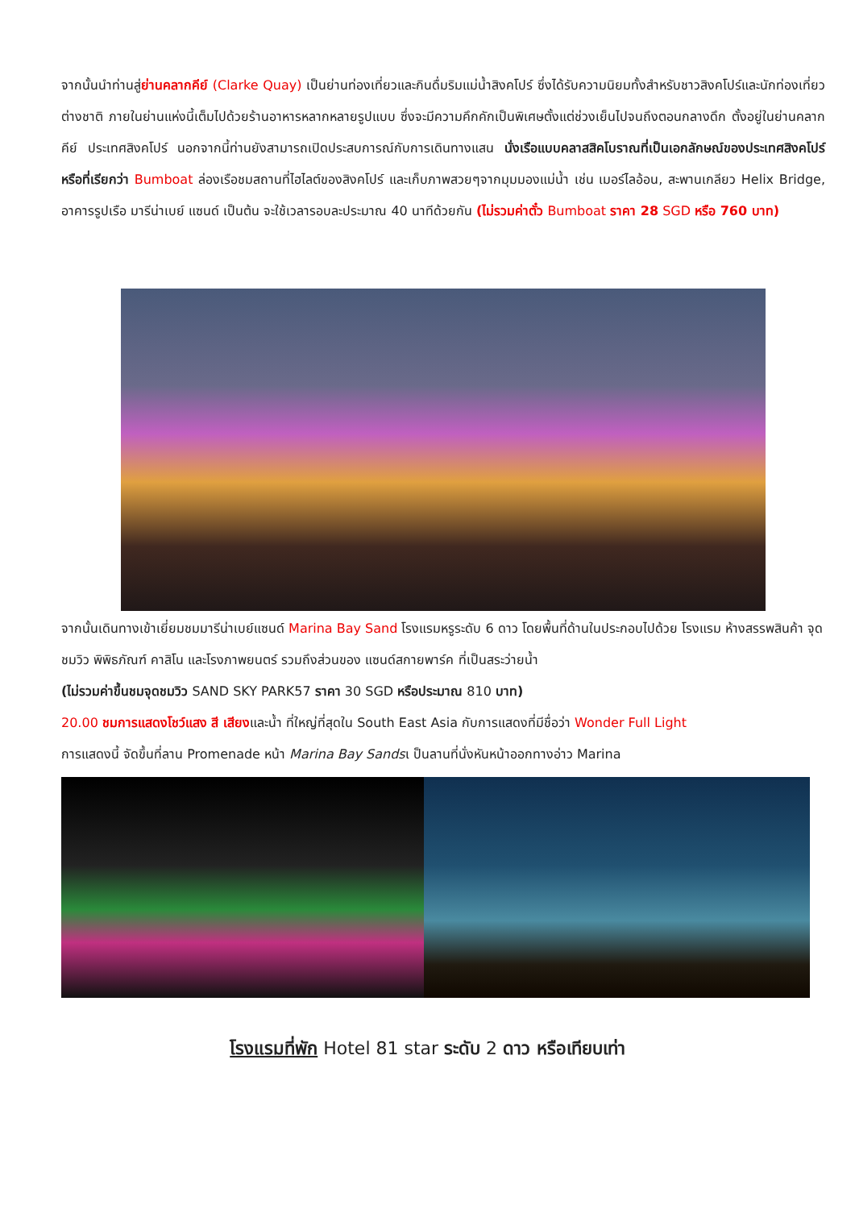จากนั้นนำท่านสู่ย่านคลากคีย์ (Clarke Quay) เป็นย่านท่องเที่ยวและกินดื่มริมแม่น้ำสิงคโปร์ ซึ่งได้รับความนิยมทั้งสำหรับชาวสิงคโปร์และนักท่องเที่ยวต่างชาติ ภายในย่านแห่งนี้เต็มไปด้วยร้านอาหารหลากหลายรูปแบบ ซึ่งจะมีความคึกคักเป็นพิเศษตั้งแต่ช่วงเย็นไปจนถึงตอนกลางดึก ตั้งอยู่ในย่านคลากคีย์ ประเทศสิงคโปร์ นอกจากนี้ท่านยังสามารถเปิดประสบการณ์กับการเดินทางแสน นั่งเรือแบบคลาสสิคโบราณที่เป็นเอกลักษณ์ของประเทศสิงคโปร์ หรือที่เรียกว่า Bumboat ล่องเรือชมสถานที่ไฮไลต์ของสิงคโปร์ และเก็บภาพสวยๆจากมุมมองแม่น้ำ เช่น เมอร์ไลอ้อน, สะพานเกลียว Helix Bridge, อาคารรูปเรือ มารีน่าเบย์ แซนด์ เป็นต้น จะใช้เวลารอบละประมาณ 40 นาทีด้วยกัน (ไม่รวมค่าตั๋ว Bumboat ราคา 28 SGD หรือ 760 บาท)
จากนั้นเดินทางเข้าเยี่ยมชมมารีน่าเบย์แซนด์ Marina Bay Sand โรงแรมหรูระดับ 6 ดาว โดยพื้นที่ด้านในประกอบไปด้วย โรงแรม ห้างสรรพสินค้า จุดชมวิว พิพิธภัณฑ์ คาสิโน และโรงภาพยนตร์ รวมถึงส่วนของ แซนด์สกายพาร์ค ที่เป็นสระว่ายน้ำ
(ไม่รวมค่าขึ้นชมจุดชมวิว SAND SKY PARK57 ราคา 30 SGD หรือประมาณ 810 บาท)
20.00 ชมการแสดงโชว์แสง สี เสียงและน้ำ ที่ใหญ่ที่สุดใน South East Asia กับการแสดงที่มีชื่อว่า Wonder Full Light
การแสดงนี้ จัดขึ้นที่ลาน Promenade หน้า Marina Bay Sandsเ ป็นลานที่นั่งหันหน้าออกทางอ่าว Marina
โรงแรมที่พัก Hotel 81 star ระดับ 2 ดาว หรือเทียบเท่า